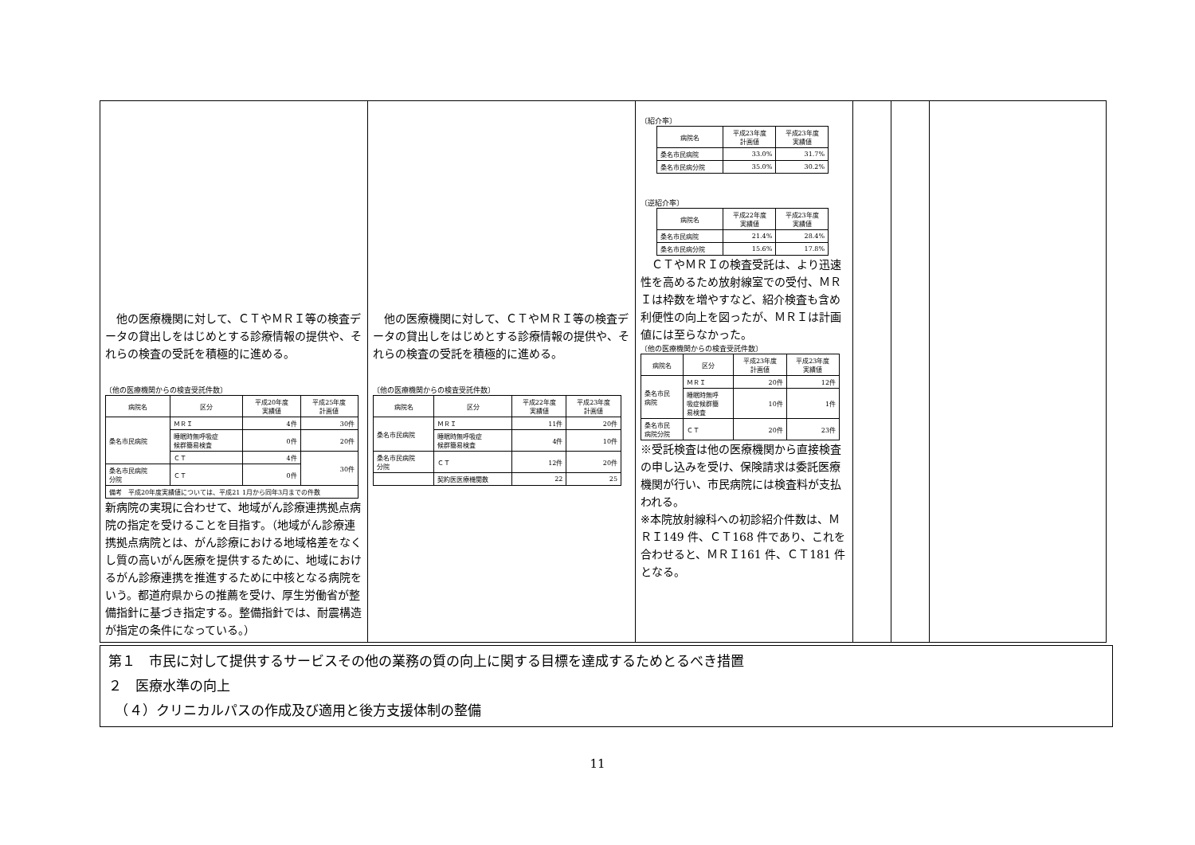| 他の医療機関に対して、ＣＴやＭＲＩ等の検査データの貸出しをはじめとする診療情報の提供や、それらの検査の受託を積極的に進める。 〔他の医療機関からの検査受託件数〕 / 病院名 / 区分 / 平成20年度 実績値 / 平成25年度 計画値 / / --- / --- / --- / --- / / 桑名市民病院 / ＭＲＩ / 4件 / 30件 / / / 睡眠時無呼吸症 候群簡易検査 / 0件 / 20件 / / / ＣＴ / 4件 / 30件 / / 桑名市民病院 分院 / ＣＴ / 0件 / / / 備考 平成20年度実績値については、平成21 1月から同年3月までの件数 / / / / 新病院の実現に合わせて、地域がん診療連携拠点病院の指定を受けることを目指す。（地域がん診療連携拠点病院とは、がん診療における地域格差をなくし質の高いがん医療を提供するために、地域におけるがん診療連携を推進するために中核となる病院をいう。都道府県からの推薦を受け、厚生労働省が整備指針に基づき指定する。整備指針では、耐震構造が指定の条件になっている。） | 他の医療機関に対して、ＣＴやＭＲＩ等の検査データの貸出しをはじめとする診療情報の提供や、それらの検査の受託を積極的に進める。 〔他の医療機関からの検査受託件数〕 / 病院名 / 区分 / 平成22年度 実績値 / 平成23年度 計画値 / / --- / --- / --- / --- / / 桑名市民病院 / ＭＲＩ / 11件 / 20件 / / / 睡眠時無呼吸症 候群簡易検査 / 4件 / 10件 / / 桑名市民病院 分院 / ＣＴ / 12件 / 20件 / / / 契約医医療機関数 / 22 / 25 / | 〔紹介率〕 / 病院名 / 平成23年度 計画値 / 平成23年度 実績値 / / --- / --- / --- / / 桑名市民病院 / 33.0% / 31.7% / / 桑名市民病分院 / 35.0% / 30.2% / 〔逆紹介率〕 / 病院名 / 平成22年度 実績値 / 平成23年度 実績値 / / --- / --- / --- / / 桑名市民病院 / 21.4% / 28.4% / / 桑名市民病分院 / 15.6% / 17.8% / ＣＴやＭＲＩの検査受託は、より迅速性を高めるため放射線室での受付、ＭＲＩは枠数を増やすなど、紹介検査も含め利便性の向上を図ったが、ＭＲＩは計画値には至らなかった。 〔他の医療機関からの検査受託件数〕 / 病院名 / 区分 / 平成23年度 計画値 / 平成23年度 実績値 / / --- / --- / --- / --- / / 桑名市民 病院 / ＭＲＩ / 20件 / 12件 / / / 睡眠時無呼 吸症候群簡 易検査 / 10件 / 1件 / / 桑名市民 病院分院 / ＣＴ / 20件 / 23件 / ※受託検査は他の医療機関から直接検査の申し込みを受け、保険請求は委託医療機関が行い、市民病院には検査料が支払われる。 ※本院放射線科への初診紹介件数は、ＭＲＩ149 件、ＣＴ168 件であり、これを合わせると、ＭＲＩ161 件、ＣＴ181 件となる。 | | | |
第１　市民に対して提供するサービスその他の業務の質の向上に関する目標を達成するためとるべき措置
２　医療水準の向上
　（４）クリニカルパスの作成及び適用と後方支援体制の整備
11